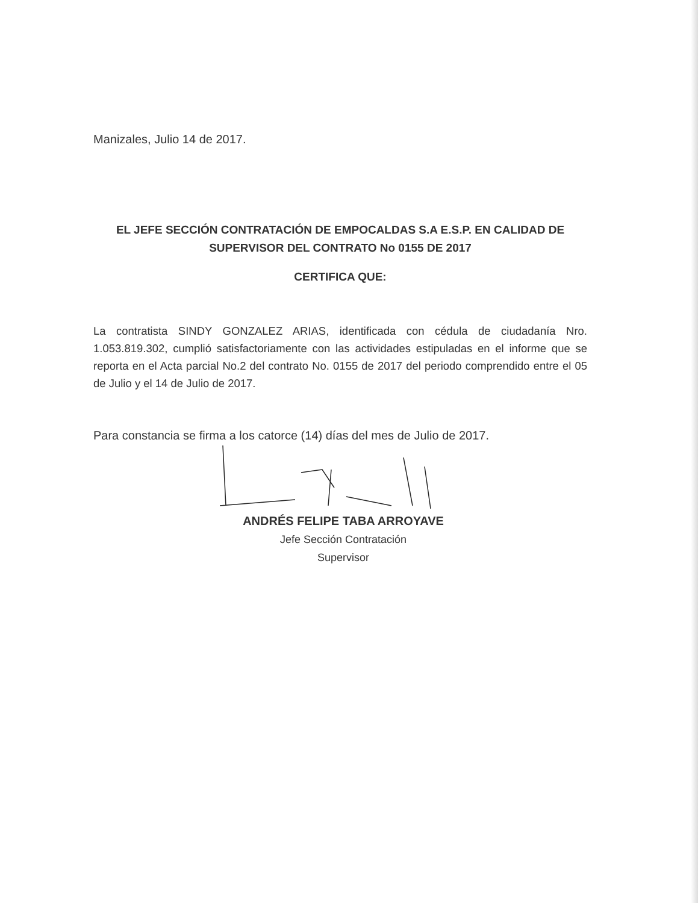Manizales, Julio 14 de 2017.
EL JEFE SECCIÓN CONTRATACIÓN DE EMPOCALDAS S.A E.S.P. EN CALIDAD DE SUPERVISOR DEL CONTRATO No 0155 DE 2017
CERTIFICA QUE:
La contratista SINDY GONZALEZ ARIAS, identificada con cédula de ciudadanía Nro. 1.053.819.302, cumplió satisfactoriamente con las actividades estipuladas en el informe que se reporta en el Acta parcial No.2 del contrato No. 0155 de 2017 del periodo comprendido entre el 05 de Julio y el 14 de Julio de 2017.
Para constancia se firma a los catorce (14) días del mes de Julio de 2017.
ANDRÉS FELIPE TABA ARROYAVE
Jefe Sección Contratación
Supervisor